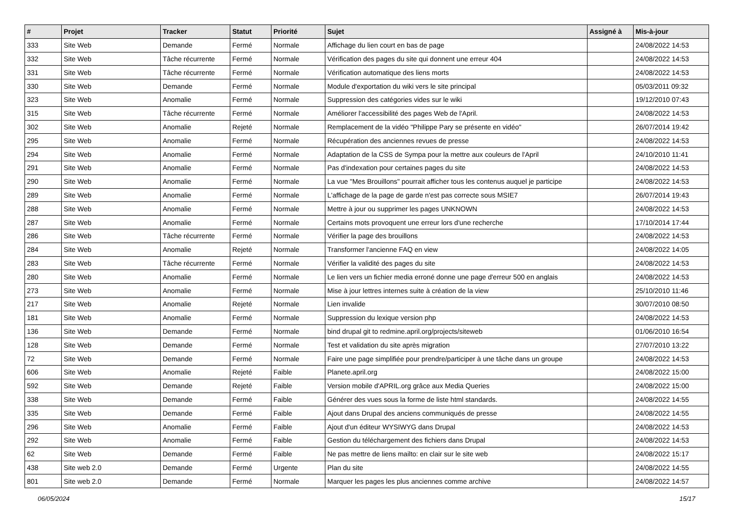| # | Projet | Tracker | Statut | Priorité | Sujet | Assigné à | Mis-à-jour |
| --- | --- | --- | --- | --- | --- | --- | --- |
| 333 | Site Web | Demande | Fermé | Normale | Affichage du lien court en bas de page | | 24/08/2022 14:53 |
| 332 | Site Web | Tâche récurrente | Fermé | Normale | Vérification des pages du site qui donnent une erreur 404 | | 24/08/2022 14:53 |
| 331 | Site Web | Tâche récurrente | Fermé | Normale | Vérification automatique des liens morts | | 24/08/2022 14:53 |
| 330 | Site Web | Demande | Fermé | Normale | Module d'exportation du wiki vers le site principal | | 05/03/2011 09:32 |
| 323 | Site Web | Anomalie | Fermé | Normale | Suppression des catégories vides sur le wiki | | 19/12/2010 07:43 |
| 315 | Site Web | Tâche récurrente | Fermé | Normale | Améliorer l'accessibilité des pages Web de l'April. | | 24/08/2022 14:53 |
| 302 | Site Web | Anomalie | Rejeté | Normale | Remplacement de la vidéo "Philippe Pary se présente en vidéo" | | 26/07/2014 19:42 |
| 295 | Site Web | Anomalie | Fermé | Normale | Récupération des anciennes revues de presse | | 24/08/2022 14:53 |
| 294 | Site Web | Anomalie | Fermé | Normale | Adaptation de la CSS de Sympa pour la mettre aux couleurs de l'April | | 24/10/2010 11:41 |
| 291 | Site Web | Anomalie | Fermé | Normale | Pas d'indexation pour certaines pages du site | | 24/08/2022 14:53 |
| 290 | Site Web | Anomalie | Fermé | Normale | La vue "Mes Brouillons" pourrait afficher tous les contenus auquel je participe | | 24/08/2022 14:53 |
| 289 | Site Web | Anomalie | Fermé | Normale | L'affichage de la page de garde n'est pas correcte sous MSIE7 | | 26/07/2014 19:43 |
| 288 | Site Web | Anomalie | Fermé | Normale | Mettre à jour ou supprimer les pages UNKNOWN | | 24/08/2022 14:53 |
| 287 | Site Web | Anomalie | Fermé | Normale | Certains mots provoquent une erreur lors d'une recherche | | 17/10/2014 17:44 |
| 286 | Site Web | Tâche récurrente | Fermé | Normale | Vérifier la page des brouillons | | 24/08/2022 14:53 |
| 284 | Site Web | Anomalie | Rejeté | Normale | Transformer l'ancienne FAQ en view | | 24/08/2022 14:05 |
| 283 | Site Web | Tâche récurrente | Fermé | Normale | Vérifier la validité des pages du site | | 24/08/2022 14:53 |
| 280 | Site Web | Anomalie | Fermé | Normale | Le lien vers un fichier media erroné donne une page d'erreur 500 en anglais | | 24/08/2022 14:53 |
| 273 | Site Web | Anomalie | Fermé | Normale | Mise à jour lettres internes suite à création de la view | | 25/10/2010 11:46 |
| 217 | Site Web | Anomalie | Rejeté | Normale | Lien invalide | | 30/07/2010 08:50 |
| 181 | Site Web | Anomalie | Fermé | Normale | Suppression du lexique version php | | 24/08/2022 14:53 |
| 136 | Site Web | Demande | Fermé | Normale | bind drupal git to redmine.april.org/projects/siteweb | | 01/06/2010 16:54 |
| 128 | Site Web | Demande | Fermé | Normale | Test et validation du site après migration | | 27/07/2010 13:22 |
| 72 | Site Web | Demande | Fermé | Normale | Faire une page simplifiée pour prendre/participer à une tâche dans un groupe | | 24/08/2022 14:53 |
| 606 | Site Web | Anomalie | Rejeté | Faible | Planete.april.org | | 24/08/2022 15:00 |
| 592 | Site Web | Demande | Rejeté | Faible | Version mobile d'APRIL.org grâce aux Media Queries | | 24/08/2022 15:00 |
| 338 | Site Web | Demande | Fermé | Faible | Générer des vues sous la forme de liste html standards. | | 24/08/2022 14:55 |
| 335 | Site Web | Demande | Fermé | Faible | Ajout dans Drupal des anciens communiqués de presse | | 24/08/2022 14:55 |
| 296 | Site Web | Anomalie | Fermé | Faible | Ajout d'un éditeur WYSIWYG dans Drupal | | 24/08/2022 14:53 |
| 292 | Site Web | Anomalie | Fermé | Faible | Gestion du téléchargement des fichiers dans Drupal | | 24/08/2022 14:53 |
| 62 | Site Web | Demande | Fermé | Faible | Ne pas mettre de liens mailto: en clair sur le site web | | 24/08/2022 15:17 |
| 438 | Site web 2.0 | Demande | Fermé | Urgente | Plan du site | | 24/08/2022 14:55 |
| 801 | Site web 2.0 | Demande | Fermé | Normale | Marquer les pages les plus anciennes comme archive | | 24/08/2022 14:57 |
06/05/2024 15/17